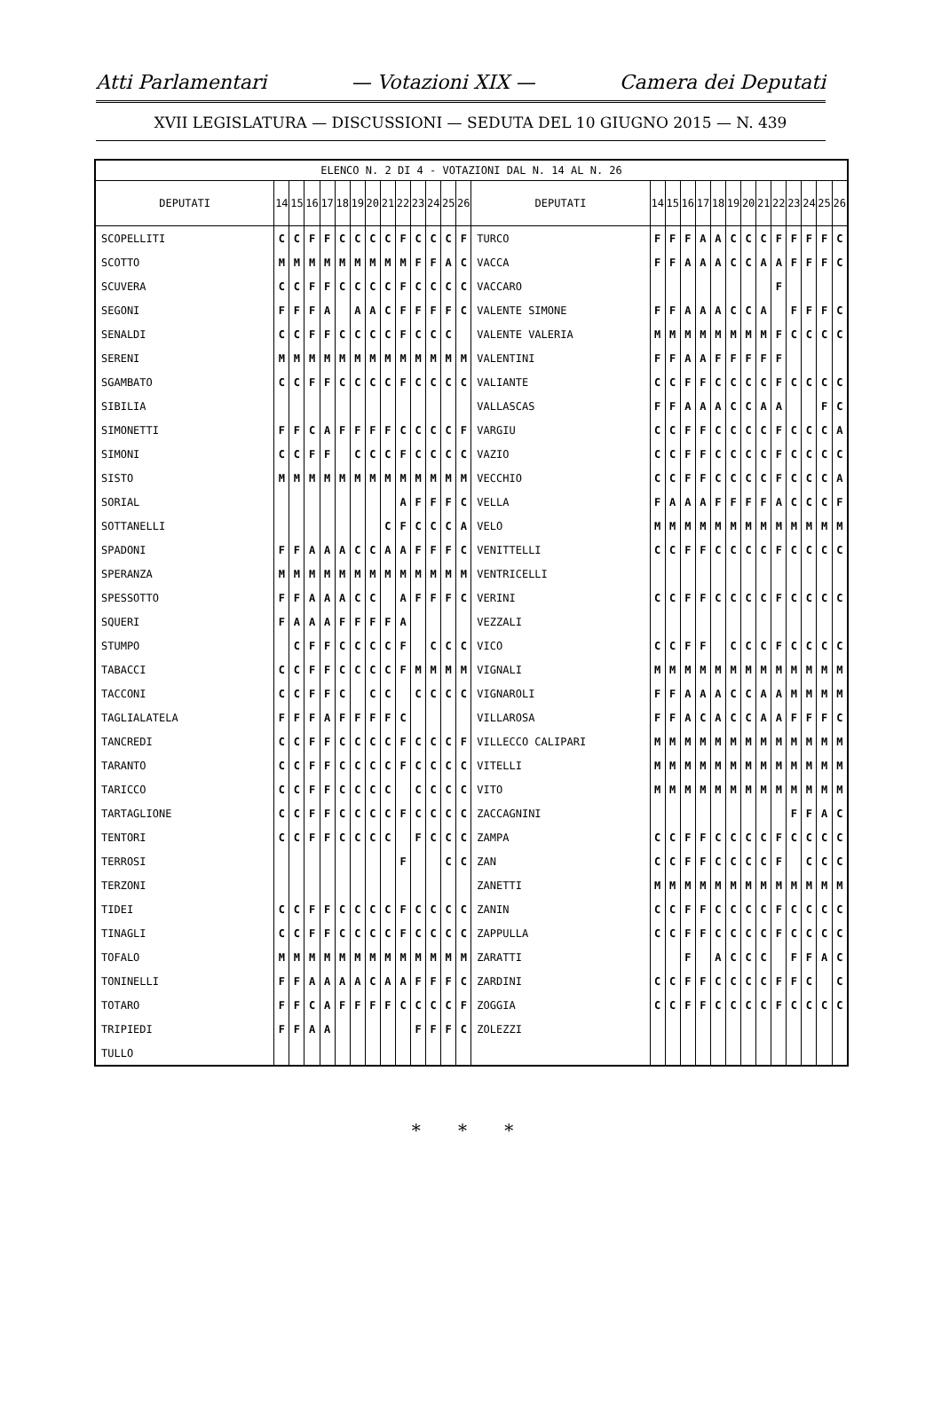Atti Parlamentari — Votazioni XIX — Camera dei Deputati
XVII LEGISLATURA — DISCUSSIONI — SEDUTA DEL 10 GIUGNO 2015 — N. 439
| ELENCO N. 2 DI 4 - VOTAZIONI DAL N. 14 AL N. 26 | | | | | | | | | | | | | | | | | | | | | | | | | | | |
| DEPUTATI | 14 | 15 | 16 | 17 | 18 | 19 | 20 | 21 | 22 | 23 | 24 | 25 | 26 | DEPUTATI | 14 | 15 | 16 | 17 | 18 | 19 | 20 | 21 | 22 | 23 | 24 | 25 | 26 |
| SCOPELLITI | C | C | F | F | C | C | C | C | F | C | C | C | F | TURCO | F | F | F | A | A | C | C | C | F | F | F | F | C |
| SCOTTO | M | M | M | M | M | M | M | M | M | F | F | A | C | VACCA | F | F | A | A | A | C | C | A | A | F | F | F | C |
| SCUVERA | C | C | F | F | C | C | C | C | F | C | C | C | C | VACCARO | | | | | | | | | F | | | | |
| SEGONI | F | F | F | A | | A | A | C | F | F | F | F | C | VALENTE SIMONE | F | F | A | A | A | C | C | A | | F | F | F | C |
| SENALDI | C | C | F | F | C | C | C | C | F | C | C | C | | VALENTE VALERIA | M | M | M | M | M | M | M | M | F | C | C | C | C |
| SERENI | M | M | M | M | M | M | M | M | M | M | M | M | M | VALENTINI | F | F | A | A | F | F | F | F | F | | | | |
| SGAMBATO | C | C | F | F | C | C | C | C | F | C | C | C | C | VALIANTE | C | C | F | F | C | C | C | C | F | C | C | C | C |
| SIBILIA | | | | | | | | | | | | | | VALLASCAS | F | F | A | A | A | C | C | A | A | | | F | C |
| SIMONETTI | F | F | C | A | F | F | F | F | C | C | C | C | F | VARGIU | C | C | F | F | C | C | C | C | F | C | C | C | A |
| SIMONI | C | C | F | F | | C | C | C | F | C | C | C | C | VAZIO | C | C | F | F | C | C | C | C | F | C | C | C | C |
| SISTO | M | M | M | M | M | M | M | M | M | M | M | M | M | VECCHIO | C | C | F | F | C | C | C | C | F | C | C | C | A |
| SORIAL | | | | | | | | | A | F | F | F | C | VELLA | F | A | A | A | F | F | F | F | A | C | C | C | F |
| SOTTANELLI | | | | | | | | C | F | C | C | C | A | VELO | M | M | M | M | M | M | M | M | M | M | M | M | M |
| SPADONI | F | F | A | A | A | C | C | A | A | F | F | F | C | VENITTELLI | C | C | F | F | C | C | C | C | F | C | C | C | C |
| SPERANZA | M | M | M | M | M | M | M | M | M | M | M | M | M | VENTRICELLI | | | | | | | | | | | | | |
| SPESSOTTO | F | F | A | A | A | C | C | | A | F | F | F | C | VERINI | C | C | F | F | C | C | C | C | F | C | C | C | C |
| SQUERI | F | A | A | A | F | F | F | F | A | | | | | VEZZALI | | | | | | | | | | | | | |
| STUMPO | | C | F | F | C | C | C | C | F | | C | C | C | VICO | C | C | F | F | | C | C | C | F | C | C | C | C |
| TABACCI | C | C | F | F | C | C | C | C | F | M | M | M | M | VIGNALI | M | M | M | M | M | M | M | M | M | M | M | M | M |
| TACCONI | C | C | F | F | C | | C | C | | C | C | C | C | VIGNAROLI | F | F | A | A | A | C | C | A | A | M | M | M | M |
| TAGLIALATELA | F | F | F | A | F | F | F | F | C | | | | | VILLAROSA | F | F | A | C | A | C | C | A | A | F | F | F | C |
| TANCREDI | C | C | F | F | C | C | C | C | F | C | C | C | F | VILLECCO CALIPARI | M | M | M | M | M | M | M | M | M | M | M | M | M |
| TARANTO | C | C | F | F | C | C | C | C | F | C | C | C | C | VITELLI | M | M | M | M | M | M | M | M | M | M | M | M | M |
| TARICCO | C | C | F | F | C | C | C | C | | C | C | C | C | VITO | M | M | M | M | M | M | M | M | M | M | M | M | M |
| TARTAGLIONE | C | C | F | F | C | C | C | C | F | C | C | C | C | ZACCAGNINI | | | | | | | | | | F | F | A | C |
| TENTORI | C | C | F | F | C | C | C | C | | F | C | C | C | ZAMPA | C | C | F | F | C | C | C | C | F | C | C | C | C |
| TERROSI | | | | | | | | | F | | | C | C | ZAN | C | C | F | F | C | C | C | C | F | | C | C | C |
| TERZONI | | | | | | | | | | | | | | ZANETTI | M | M | M | M | M | M | M | M | M | M | M | M | M |
| TIDEI | C | C | F | F | C | C | C | C | F | C | C | C | C | ZANIN | C | C | F | F | C | C | C | C | F | C | C | C | C |
| TINAGLI | C | C | F | F | C | C | C | C | F | C | C | C | C | ZAPPULLA | C | C | F | F | C | C | C | C | F | C | C | C | C |
| TOFALO | M | M | M | M | M | M | M | M | M | M | M | M | M | ZARATTI | | | F | | A | C | C | C | | F | F | A | C |
| TONINELLI | F | F | A | A | A | A | C | A | A | F | F | F | C | ZARDINI | C | C | F | F | C | C | C | C | F | F | C | | C |
| TOTARO | F | F | C | A | F | F | F | F | C | C | C | C | F | ZOGGIA | C | C | F | F | C | C | C | C | F | C | C | C | C |
| TRIPIEDI | F | F | A | A | | | | | | F | F | F | C | ZOLEZZI | | | | | | | | | | | | | |
| TULLO | | | | | | | | | | | | | | | | | | | | | | | | | | | |
* * *